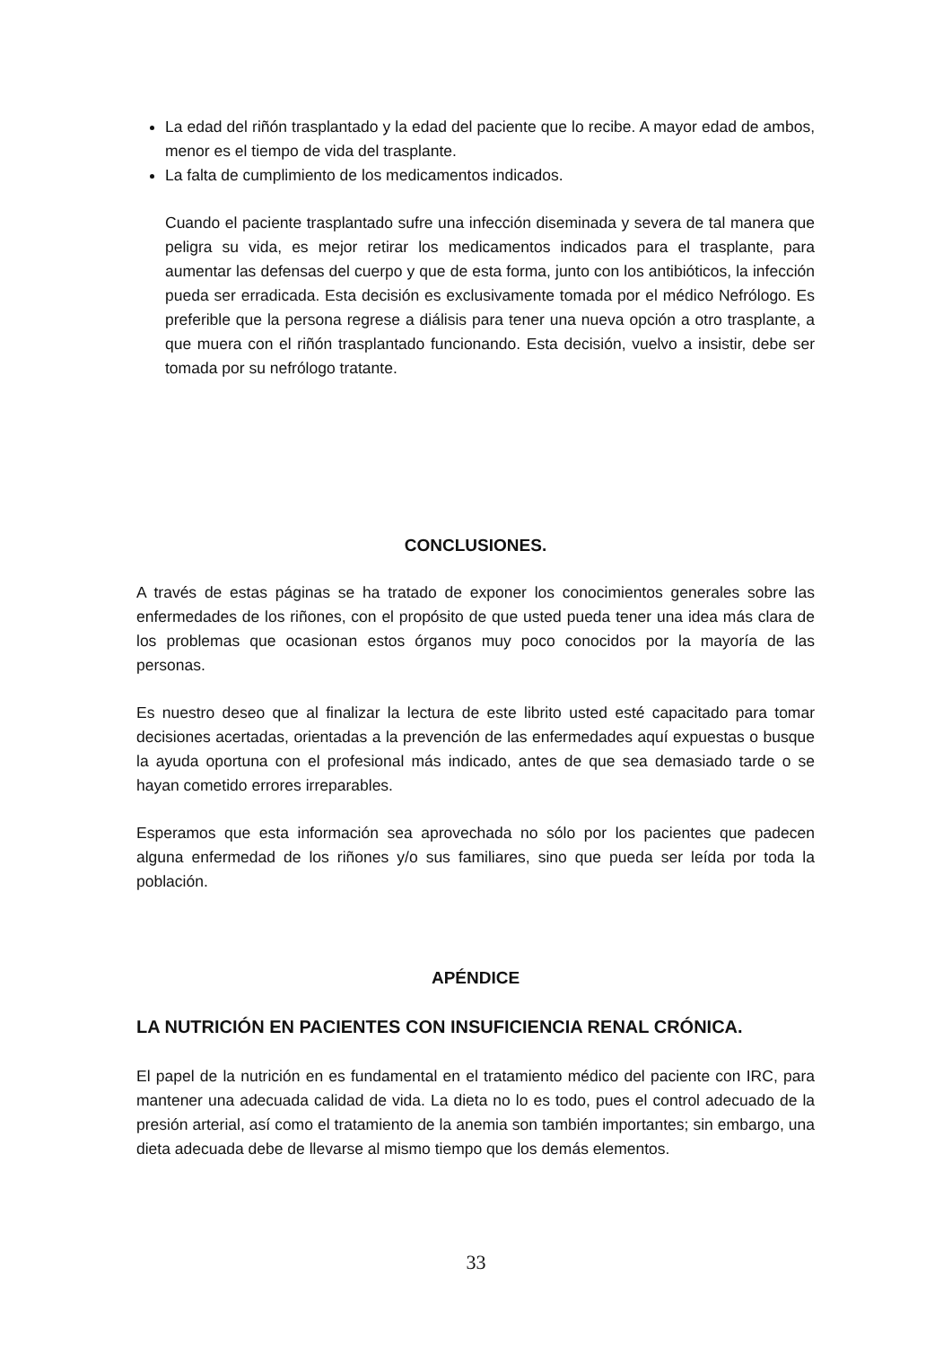La edad del riñón trasplantado y la edad del paciente que lo recibe. A mayor edad de ambos, menor es el tiempo de vida del trasplante.
La falta de cumplimiento de los medicamentos indicados.
Cuando el paciente trasplantado sufre una infección diseminada y severa de tal manera que peligra su vida, es mejor retirar los medicamentos indicados para el trasplante, para aumentar las defensas del cuerpo y que de esta forma, junto con los antibióticos, la infección pueda ser erradicada. Esta decisión es exclusivamente tomada por el médico Nefrólogo. Es preferible que la persona regrese a diálisis para tener una nueva opción a otro trasplante, a que muera con el riñón trasplantado funcionando. Esta decisión, vuelvo a insistir, debe ser tomada por su nefrólogo tratante.
CONCLUSIONES.
A través de estas páginas se ha tratado de exponer los conocimientos generales sobre las enfermedades de los riñones, con el propósito de que usted pueda tener una idea más clara de los problemas que ocasionan estos órganos muy poco conocidos por la mayoría de las personas.
Es nuestro deseo que al finalizar la lectura de este librito usted esté capacitado para tomar decisiones acertadas, orientadas a la prevención de las enfermedades aquí expuestas o busque la ayuda oportuna con el profesional más indicado, antes de que sea demasiado tarde o se hayan cometido errores irreparables.
Esperamos que esta información sea aprovechada no sólo por los pacientes que padecen alguna enfermedad de los riñones y/o sus familiares, sino que pueda ser leída por toda la población.
APÉNDICE
LA NUTRICIÓN EN PACIENTES CON INSUFICIENCIA RENAL CRÓNICA.
El papel de la nutrición en es fundamental en el tratamiento médico del paciente con IRC, para mantener una adecuada calidad de vida. La dieta no lo es todo, pues el control adecuado de la presión arterial, así como el tratamiento de la anemia son también importantes; sin embargo, una dieta adecuada debe de llevarse al mismo tiempo que los demás elementos.
33